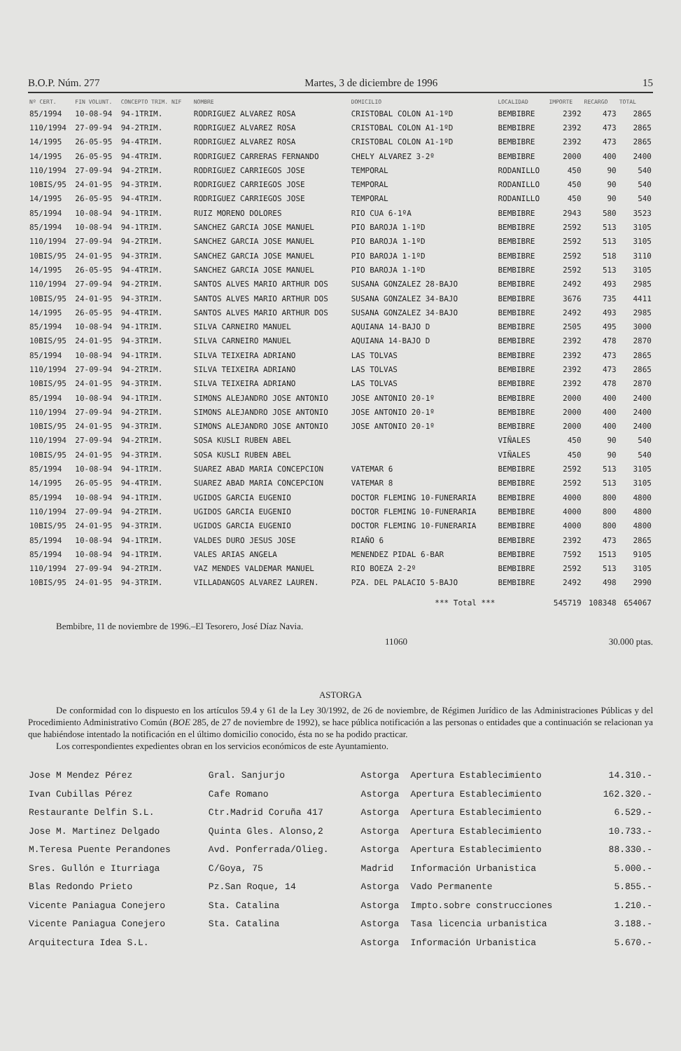B.O.P. Núm. 277 Martes, 3 de diciembre de 1996 15
| Nº CERT. | FIN VOLUNT. | CONCEPTO TRIM. NIF | NOMBRE | DOMICILIO | LOCALIDAD | IMPORTE | RECARGO | TOTAL |
| --- | --- | --- | --- | --- | --- | --- | --- | --- |
| 85/1994 | 10-08-94 | 94-1TRIM. | RODRIGUEZ ALVAREZ ROSA | CRISTOBAL COLON A1-1ºD | BEMBIBRE | 2392 | 473 | 2865 |
| 110/1994 | 27-09-94 | 94-2TRIM. | RODRIGUEZ ALVAREZ ROSA | CRISTOBAL COLON A1-1ºD | BEMBIBRE | 2392 | 473 | 2865 |
| 14/1995 | 26-05-95 | 94-4TRIM. | RODRIGUEZ ALVAREZ ROSA | CRISTOBAL COLON A1-1ºD | BEMBIBRE | 2392 | 473 | 2865 |
| 14/1995 | 26-05-95 | 94-4TRIM. | RODRIGUEZ CARRERAS FERNANDO | CHELY ALVAREZ 3-2º | BEMBIBRE | 2000 | 400 | 2400 |
| 110/1994 | 27-09-94 | 94-2TRIM. | RODRIGUEZ CARRIEGOS JOSE | TEMPORAL | RODANILLO | 450 | 90 | 540 |
| 10BIS/95 | 24-01-95 | 94-3TRIM. | RODRIGUEZ CARRIEGOS JOSE | TEMPORAL | RODANILLO | 450 | 90 | 540 |
| 14/1995 | 26-05-95 | 94-4TRIM. | RODRIGUEZ CARRIEGOS JOSE | TEMPORAL | RODANILLO | 450 | 90 | 540 |
| 85/1994 | 10-08-94 | 94-1TRIM. | RUIZ MORENO DOLORES | RIO CUA 6-1ºA | BEMBIBRE | 2943 | 580 | 3523 |
| 85/1994 | 10-08-94 | 94-1TRIM. | SANCHEZ GARCIA JOSE MANUEL | PIO BAROJA 1-1ºD | BEMBIBRE | 2592 | 513 | 3105 |
| 110/1994 | 27-09-94 | 94-2TRIM. | SANCHEZ GARCIA JOSE MANUEL | PIO BAROJA 1-1ºD | BEMBIBRE | 2592 | 513 | 3105 |
| 10BIS/95 | 24-01-95 | 94-3TRIM. | SANCHEZ GARCIA JOSE MANUEL | PIO BAROJA 1-1ºD | BEMBIBRE | 2592 | 518 | 3110 |
| 14/1995 | 26-05-95 | 94-4TRIM. | SANCHEZ GARCIA JOSE MANUEL | PIO BAROJA 1-1ºD | BEMBIBRE | 2592 | 513 | 3105 |
| 110/1994 | 27-09-94 | 94-2TRIM. | SANTOS ALVES MARIO ARTHUR DOS | SUSANA GONZALEZ 28-BAJO | BEMBIBRE | 2492 | 493 | 2985 |
| 10BIS/95 | 24-01-95 | 94-3TRIM. | SANTOS ALVES MARIO ARTHUR DOS | SUSANA GONZALEZ 34-BAJO | BEMBIBRE | 3676 | 735 | 4411 |
| 14/1995 | 26-05-95 | 94-4TRIM. | SANTOS ALVES MARIO ARTHUR DOS | SUSANA GONZALEZ 34-BAJO | BEMBIBRE | 2492 | 493 | 2985 |
| 85/1994 | 10-08-94 | 94-1TRIM. | SILVA CARNEIRO MANUEL | AQUIANA 14-BAJO D | BEMBIBRE | 2505 | 495 | 3000 |
| 10BIS/95 | 24-01-95 | 94-3TRIM. | SILVA CARNEIRO MANUEL | AQUIANA 14-BAJO D | BEMBIBRE | 2392 | 478 | 2870 |
| 85/1994 | 10-08-94 | 94-1TRIM. | SILVA TEIXEIRA ADRIANO | LAS TOLVAS | BEMBIBRE | 2392 | 473 | 2865 |
| 110/1994 | 27-09-94 | 94-2TRIM. | SILVA TEIXEIRA ADRIANO | LAS TOLVAS | BEMBIBRE | 2392 | 473 | 2865 |
| 10BIS/95 | 24-01-95 | 94-3TRIM. | SILVA TEIXEIRA ADRIANO | LAS TOLVAS | BEMBIBRE | 2392 | 478 | 2870 |
| 85/1994 | 10-08-94 | 94-1TRIM. | SIMONS ALEJANDRO JOSE ANTONIO | JOSE ANTONIO 20-1º | BEMBIBRE | 2000 | 400 | 2400 |
| 110/1994 | 27-09-94 | 94-2TRIM. | SIMONS ALEJANDRO JOSE ANTONIO | JOSE ANTONIO 20-1º | BEMBIBRE | 2000 | 400 | 2400 |
| 10BIS/95 | 24-01-95 | 94-3TRIM. | SIMONS ALEJANDRO JOSE ANTONIO | JOSE ANTONIO 20-1º | BEMBIBRE | 2000 | 400 | 2400 |
| 110/1994 | 27-09-94 | 94-2TRIM. | SOSA KUSLI RUBEN ABEL | | VIÑALES | 450 | 90 | 540 |
| 10BIS/95 | 24-01-95 | 94-3TRIM. | SOSA KUSLI RUBEN ABEL | | VIÑALES | 450 | 90 | 540 |
| 85/1994 | 10-08-94 | 94-1TRIM. | SUAREZ ABAD MARIA CONCEPCION | VATEMAR 6 | BEMBIBRE | 2592 | 513 | 3105 |
| 14/1995 | 26-05-95 | 94-4TRIM. | SUAREZ ABAD MARIA CONCEPCION | VATEMAR 8 | BEMBIBRE | 2592 | 513 | 3105 |
| 85/1994 | 10-08-94 | 94-1TRIM. | UGIDOS GARCIA EUGENIO | DOCTOR FLEMING 10-FUNERARIA | BEMBIBRE | 4000 | 800 | 4800 |
| 110/1994 | 27-09-94 | 94-2TRIM. | UGIDOS GARCIA EUGENIO | DOCTOR FLEMING 10-FUNERARIA | BEMBIBRE | 4000 | 800 | 4800 |
| 10BIS/95 | 24-01-95 | 94-3TRIM. | UGIDOS GARCIA EUGENIO | DOCTOR FLEMING 10-FUNERARIA | BEMBIBRE | 4000 | 800 | 4800 |
| 85/1994 | 10-08-94 | 94-1TRIM. | VALDES DURO JESUS JOSE | RIAÑO 6 | BEMBIBRE | 2392 | 473 | 2865 |
| 85/1994 | 10-08-94 | 94-1TRIM. | VALES ARIAS ANGELA | MENENDEZ PIDAL 6-BAR | BEMBIBRE | 7592 | 1513 | 9105 |
| 110/1994 | 27-09-94 | 94-2TRIM. | VAZ MENDES VALDEMAR MANUEL | RIO BOEZA 2-2º | BEMBIBRE | 2592 | 513 | 3105 |
| 10BIS/95 | 24-01-95 | 94-3TRIM. | VILLADANGOS ALVAREZ LAUREN. | PZA. DEL PALACIO 5-BAJO | BEMBIBRE | 2492 | 498 | 2990 |
| *** Total *** | | | | | | 545719 | 108348 | 654067 |
Bembibre, 11 de noviembre de 1996.–El Tesorero, José Díaz Navia.
11060 30.000 ptas.
ASTORGA
De conformidad con lo dispuesto en los artículos 59.4 y 61 de la Ley 30/1992, de 26 de noviembre, de Régimen Jurídico de las Administraciones Públicas y del Procedimiento Administrativo Común (BOE 285, de 27 de noviembre de 1992), se hace pública notificación a las personas o entidades que a continuación se relacionan ya que habiéndose intentado la notificación en el último domicilio conocido, ésta no se ha podido practicar.
Los correspondientes expedientes obran en los servicios económicos de este Ayuntamiento.
| Jose M Mendez Pérez | Gral. Sanjurjo | Astorga | Apertura Establecimiento | 14.310.- |
| Ivan Cubillas Pérez | Cafe Romano | Astorga | Apertura Establecimiento | 162.320.- |
| Restaurante Delfin S.L. | Ctr.Madrid Coruña 417 | Astorga | Apertura Establecimiento | 6.529.- |
| Jose M. Martinez Delgado | Quinta Gles. Alonso,2 | Astorga | Apertura Establecimiento | 10.733.- |
| M.Teresa Puente Perandones | Avd. Ponferrada/Olieg. | Astorga | Apertura Establecimiento | 88.330.- |
| Sres. Gullón e Iturriaga | C/Goya, 75 | Madrid | Información Urbanistica | 5.000.- |
| Blas Redondo Prieto | Pz.San Roque, 14 | Astorga | Vado Permanente | 5.855.- |
| Vicente Paniagua Conejero | Sta. Catalina | Astorga | Impto.sobre construcciones | 1.210.- |
| Vicente Paniagua Conejero | Sta. Catalina | Astorga | Tasa licencia urbanistica | 3.188.- |
| Arquitectura Idea S.L. | | Astorga | Información Urbanistica | 5.670.- |